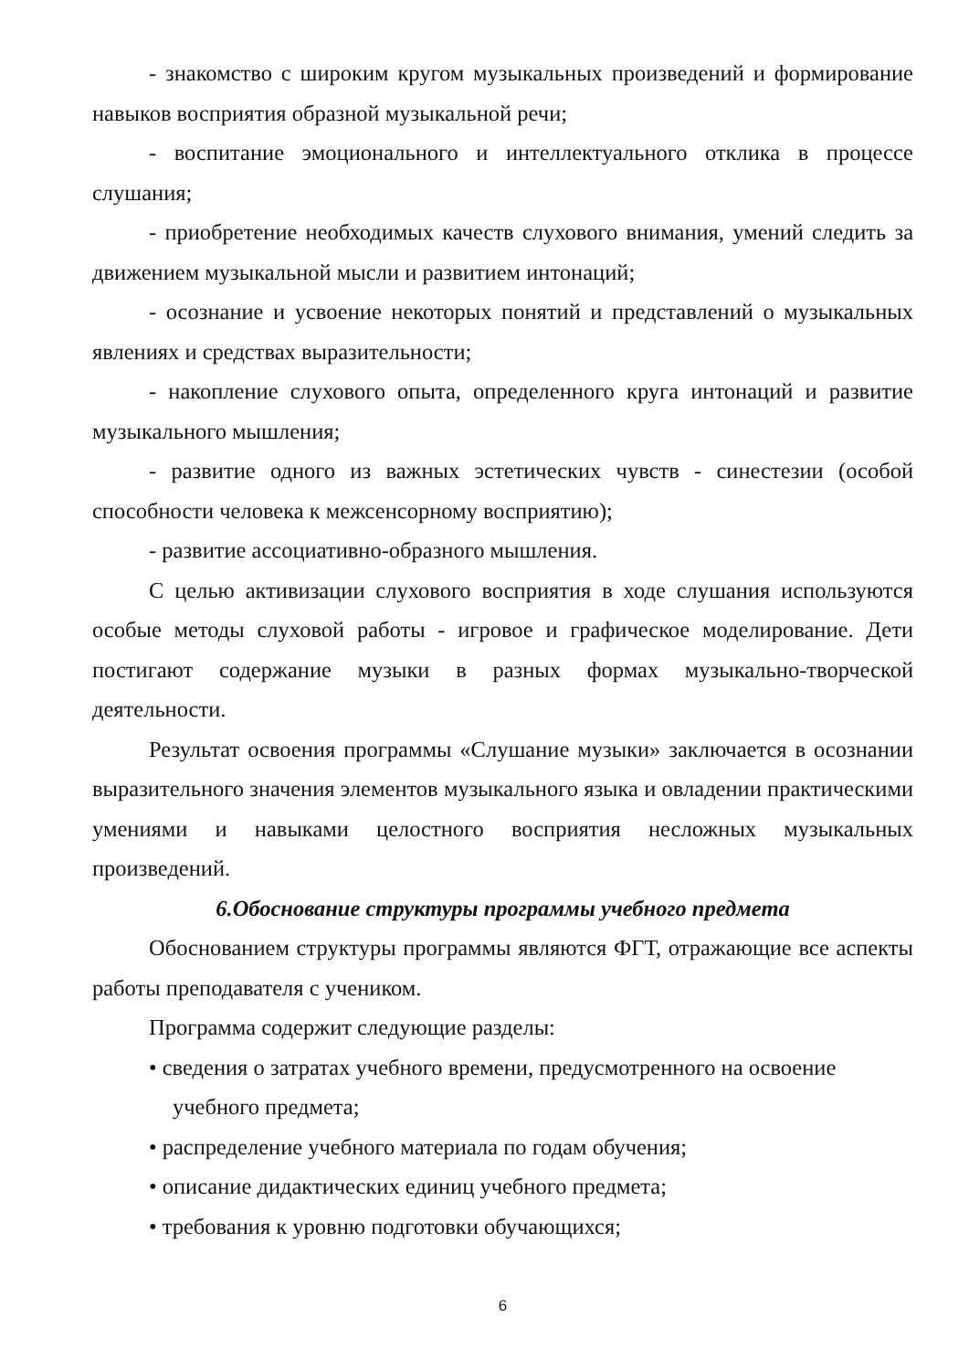- знакомство с широким кругом музыкальных произведений и формирование навыков восприятия образной музыкальной речи;
- воспитание эмоционального и интеллектуального отклика в процессе слушания;
- приобретение необходимых качеств слухового внимания, умений следить за движением музыкальной мысли и развитием интонаций;
- осознание и усвоение некоторых понятий и представлений о музыкальных явлениях и средствах выразительности;
- накопление слухового опыта, определенного круга интонаций и развитие музыкального мышления;
- развитие одного из важных эстетических чувств - синестезии (особой способности человека к межсенсорному восприятию);
- развитие ассоциативно-образного мышления.
С целью активизации слухового восприятия в ходе слушания используются особые методы слуховой работы - игровое и графическое моделирование. Дети постигают содержание музыки в разных формах музыкально-творческой деятельности.
Результат освоения программы «Слушание музыки» заключается в осознании выразительного значения элементов музыкального языка и овладении практическими умениями и навыками целостного восприятия несложных музыкальных произведений.
6.Обоснование структуры программы учебного предмета
Обоснованием структуры программы являются ФГТ, отражающие все аспекты работы преподавателя с учеником.
Программа содержит следующие разделы:
• сведения о затратах учебного времени, предусмотренного на освоение учебного предмета;
• распределение учебного материала по годам обучения;
• описание дидактических единиц учебного предмета;
• требования к уровню подготовки обучающихся;
6